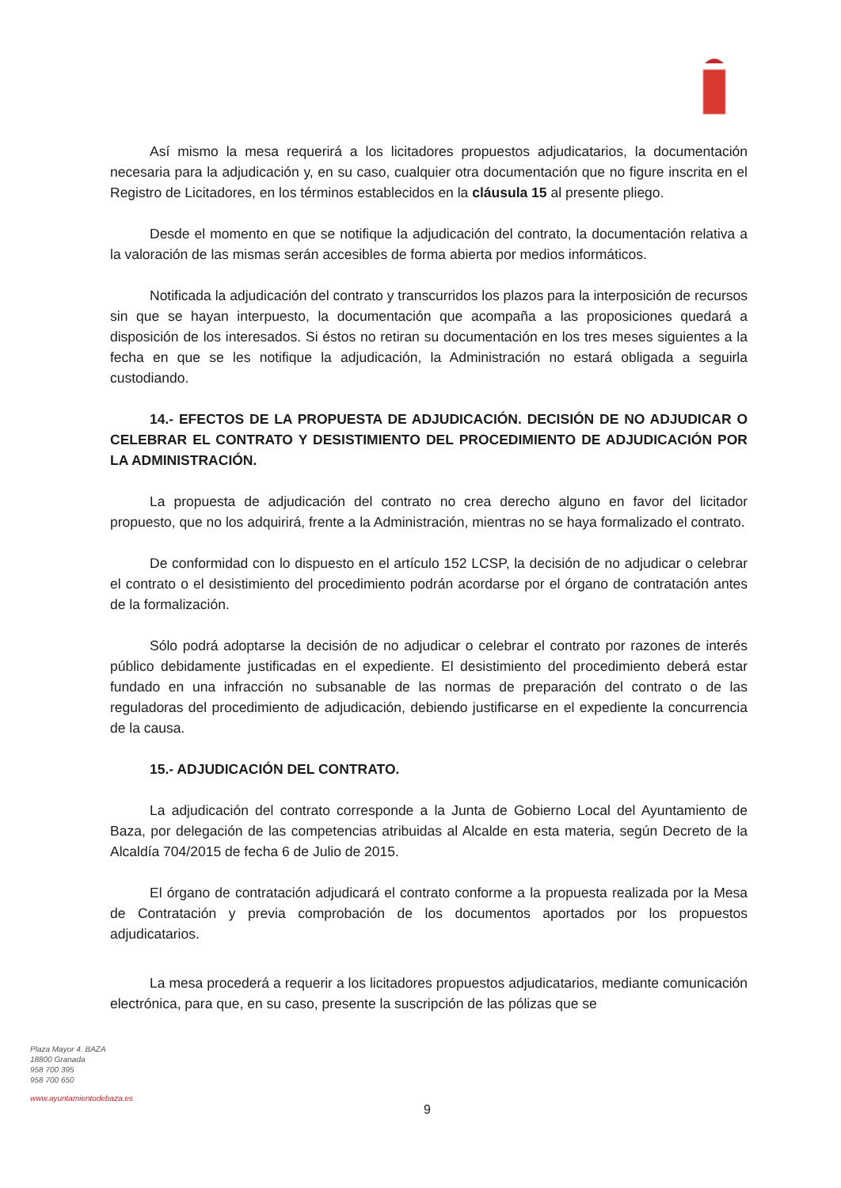Así mismo la mesa requerirá a los licitadores propuestos adjudicatarios, la documentación necesaria para la adjudicación y, en su caso, cualquier otra documentación que no figure inscrita en el Registro de Licitadores, en los términos establecidos en la cláusula 15 al presente pliego.
Desde el momento en que se notifique la adjudicación del contrato, la documentación relativa a la valoración de las mismas serán accesibles de forma abierta por medios informáticos.
Notificada la adjudicación del contrato y transcurridos los plazos para la interposición de recursos sin que se hayan interpuesto, la documentación que acompaña a las proposiciones quedará a disposición de los interesados. Si éstos no retiran su documentación en los tres meses siguientes a la fecha en que se les notifique la adjudicación, la Administración no estará obligada a seguirla custodiando.
14.- EFECTOS DE LA PROPUESTA DE ADJUDICACIÓN. DECISIÓN DE NO ADJUDICAR O CELEBRAR EL CONTRATO Y DESISTIMIENTO DEL PROCEDIMIENTO DE ADJUDICACIÓN POR LA ADMINISTRACIÓN.
La propuesta de adjudicación del contrato no crea derecho alguno en favor del licitador propuesto, que no los adquirirá, frente a la Administración, mientras no se haya formalizado el contrato.
De conformidad con lo dispuesto en el artículo 152 LCSP, la decisión de no adjudicar o celebrar el contrato o el desistimiento del procedimiento podrán acordarse por el órgano de contratación antes de la formalización.
Sólo podrá adoptarse la decisión de no adjudicar o celebrar el contrato por razones de interés público debidamente justificadas en el expediente. El desistimiento del procedimiento deberá estar fundado en una infracción no subsanable de las normas de preparación del contrato o de las reguladoras del procedimiento de adjudicación, debiendo justificarse en el expediente la concurrencia de la causa.
15.- ADJUDICACIÓN DEL CONTRATO.
La adjudicación del contrato corresponde a la Junta de Gobierno Local del Ayuntamiento de Baza, por delegación de las competencias atribuidas al Alcalde en esta materia, según Decreto de la Alcaldía 704/2015 de fecha 6 de Julio de 2015.
El órgano de contratación adjudicará el contrato conforme a la propuesta realizada por la Mesa de Contratación y previa comprobación de los documentos aportados por los propuestos adjudicatarios.
La mesa procederá a requerir a los licitadores propuestos adjudicatarios, mediante comunicación electrónica, para que, en su caso, presente la suscripción de las pólizas que se
Plaza Mayor 4. BAZA
18800 Granada
958 700 395
958 700 650
www.ayuntamientodebaza.es
9